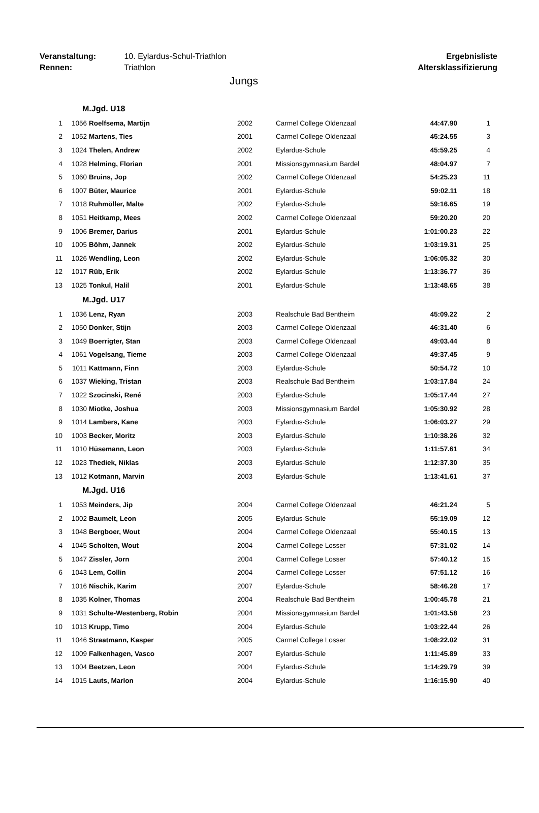Veranstaltung: 10. Eylardus-Schul-Triathlon
Rennen: Triathlon
Ergebnisliste
Altersklassifizierung
Jungs
| M.Jgd. U18 | | | | | | |
| 1 | 1056 | Roelfsema, Martijn | 2002 | Carmel College Oldenzaal | 44:47.90 | 1 |
| 2 | 1052 | Martens, Ties | 2001 | Carmel College Oldenzaal | 45:24.55 | 3 |
| 3 | 1024 | Thelen, Andrew | 2002 | Eylardus-Schule | 45:59.25 | 4 |
| 4 | 1028 | Helming, Florian | 2001 | Missionsgymnasium Bardel | 48:04.97 | 7 |
| 5 | 1060 | Bruins, Jop | 2002 | Carmel College Oldenzaal | 54:25.23 | 11 |
| 6 | 1007 | Büter, Maurice | 2001 | Eylardus-Schule | 59:02.11 | 18 |
| 7 | 1018 | Ruhmöller, Malte | 2002 | Eylardus-Schule | 59:16.65 | 19 |
| 8 | 1051 | Heitkamp, Mees | 2002 | Carmel College Oldenzaal | 59:20.20 | 20 |
| 9 | 1006 | Bremer, Darius | 2001 | Eylardus-Schule | 1:01:00.23 | 22 |
| 10 | 1005 | Böhm, Jannek | 2002 | Eylardus-Schule | 1:03:19.31 | 25 |
| 11 | 1026 | Wendling, Leon | 2002 | Eylardus-Schule | 1:06:05.32 | 30 |
| 12 | 1017 | Rüb, Erik | 2002 | Eylardus-Schule | 1:13:36.77 | 36 |
| 13 | 1025 | Tonkul, Halil | 2001 | Eylardus-Schule | 1:13:48.65 | 38 |
| M.Jgd. U17 | | | | | | |
| 1 | 1036 | Lenz, Ryan | 2003 | Realschule Bad Bentheim | 45:09.22 | 2 |
| 2 | 1050 | Donker, Stijn | 2003 | Carmel College Oldenzaal | 46:31.40 | 6 |
| 3 | 1049 | Boerrigter, Stan | 2003 | Carmel College Oldenzaal | 49:03.44 | 8 |
| 4 | 1061 | Vogelsang, Tieme | 2003 | Carmel College Oldenzaal | 49:37.45 | 9 |
| 5 | 1011 | Kattmann, Finn | 2003 | Eylardus-Schule | 50:54.72 | 10 |
| 6 | 1037 | Wieking, Tristan | 2003 | Realschule Bad Bentheim | 1:03:17.84 | 24 |
| 7 | 1022 | Szocinski, René | 2003 | Eylardus-Schule | 1:05:17.44 | 27 |
| 8 | 1030 | Miotke, Joshua | 2003 | Missionsgymnasium Bardel | 1:05:30.92 | 28 |
| 9 | 1014 | Lambers, Kane | 2003 | Eylardus-Schule | 1:06:03.27 | 29 |
| 10 | 1003 | Becker, Moritz | 2003 | Eylardus-Schule | 1:10:38.26 | 32 |
| 11 | 1010 | Hüsemann, Leon | 2003 | Eylardus-Schule | 1:11:57.61 | 34 |
| 12 | 1023 | Thediek, Niklas | 2003 | Eylardus-Schule | 1:12:37.30 | 35 |
| 13 | 1012 | Kotmann, Marvin | 2003 | Eylardus-Schule | 1:13:41.61 | 37 |
| M.Jgd. U16 | | | | | | |
| 1 | 1053 | Meinders, Jip | 2004 | Carmel College Oldenzaal | 46:21.24 | 5 |
| 2 | 1002 | Baumelt, Leon | 2005 | Eylardus-Schule | 55:19.09 | 12 |
| 3 | 1048 | Bergboer, Wout | 2004 | Carmel College Oldenzaal | 55:40.15 | 13 |
| 4 | 1045 | Scholten, Wout | 2004 | Carmel College Losser | 57:31.02 | 14 |
| 5 | 1047 | Zissler, Jorn | 2004 | Carmel College Losser | 57:40.12 | 15 |
| 6 | 1043 | Lem, Collin | 2004 | Carmel College Losser | 57:51.12 | 16 |
| 7 | 1016 | Nischik, Karim | 2007 | Eylardus-Schule | 58:46.28 | 17 |
| 8 | 1035 | Kolner, Thomas | 2004 | Realschule Bad Bentheim | 1:00:45.78 | 21 |
| 9 | 1031 | Schulte-Westenberg, Robin | 2004 | Missionsgymnasium Bardel | 1:01:43.58 | 23 |
| 10 | 1013 | Krupp, Timo | 2004 | Eylardus-Schule | 1:03:22.44 | 26 |
| 11 | 1046 | Straatmann, Kasper | 2005 | Carmel College Losser | 1:08:22.02 | 31 |
| 12 | 1009 | Falkenhagen, Vasco | 2007 | Eylardus-Schule | 1:11:45.89 | 33 |
| 13 | 1004 | Beetzen, Leon | 2004 | Eylardus-Schule | 1:14:29.79 | 39 |
| 14 | 1015 | Lauts, Marlon | 2004 | Eylardus-Schule | 1:16:15.90 | 40 |